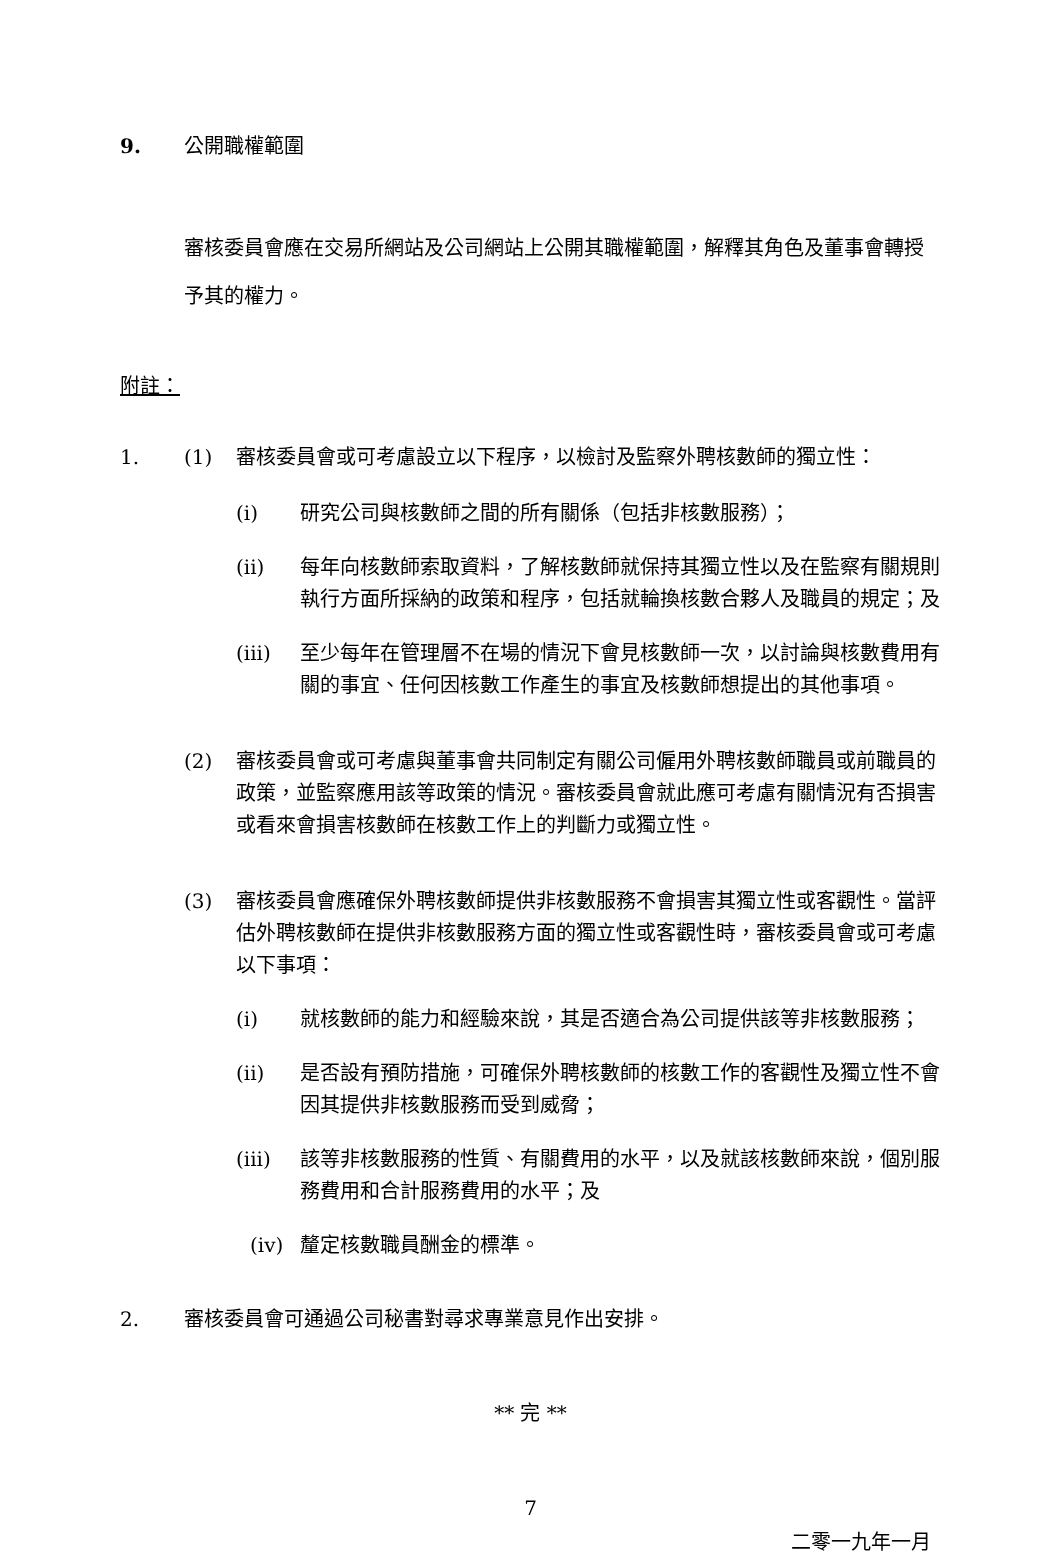9. 公開職權範圍
審核委員會應在交易所網站及公司網站上公開其職權範圍，解釋其角色及董事會轉授予其的權力。
附註：
1. (1) 審核委員會或可考慮設立以下程序，以檢討及監察外聘核數師的獨立性：
(i) 研究公司與核數師之間的所有關係（包括非核數服務）；
(ii) 每年向核數師索取資料，了解核數師就保持其獨立性以及在監察有關規則執行方面所採納的政策和程序，包括就輪換核數合夥人及職員的規定；及
(iii) 至少每年在管理層不在場的情況下會見核數師一次，以討論與核數費用有關的事宜、任何因核數工作產生的事宜及核數師想提出的其他事項。
(2) 審核委員會或可考慮與董事會共同制定有關公司僱用外聘核數師職員或前職員的政策，並監察應用該等政策的情況。審核委員會就此應可考慮有關情況有否損害或看來會損害核數師在核數工作上的判斷力或獨立性。
(3) 審核委員會應確保外聘核數師提供非核數服務不會損害其獨立性或客觀性。當評估外聘核數師在提供非核數服務方面的獨立性或客觀性時，審核委員會或可考慮以下事項：
(i) 就核數師的能力和經驗來說，其是否適合為公司提供該等非核數服務；
(ii) 是否設有預防措施，可確保外聘核數師的核數工作的客觀性及獨立性不會因其提供非核數服務而受到威脅；
(iii) 該等非核數服務的性質、有關費用的水平，以及就該核數師來說，個別服務費用和合計服務費用的水平；及
(iv) 釐定核數職員酬金的標準。
2. 審核委員會可通過公司秘書對尋求專業意見作出安排。
** 完 **
7
二零一九年一月